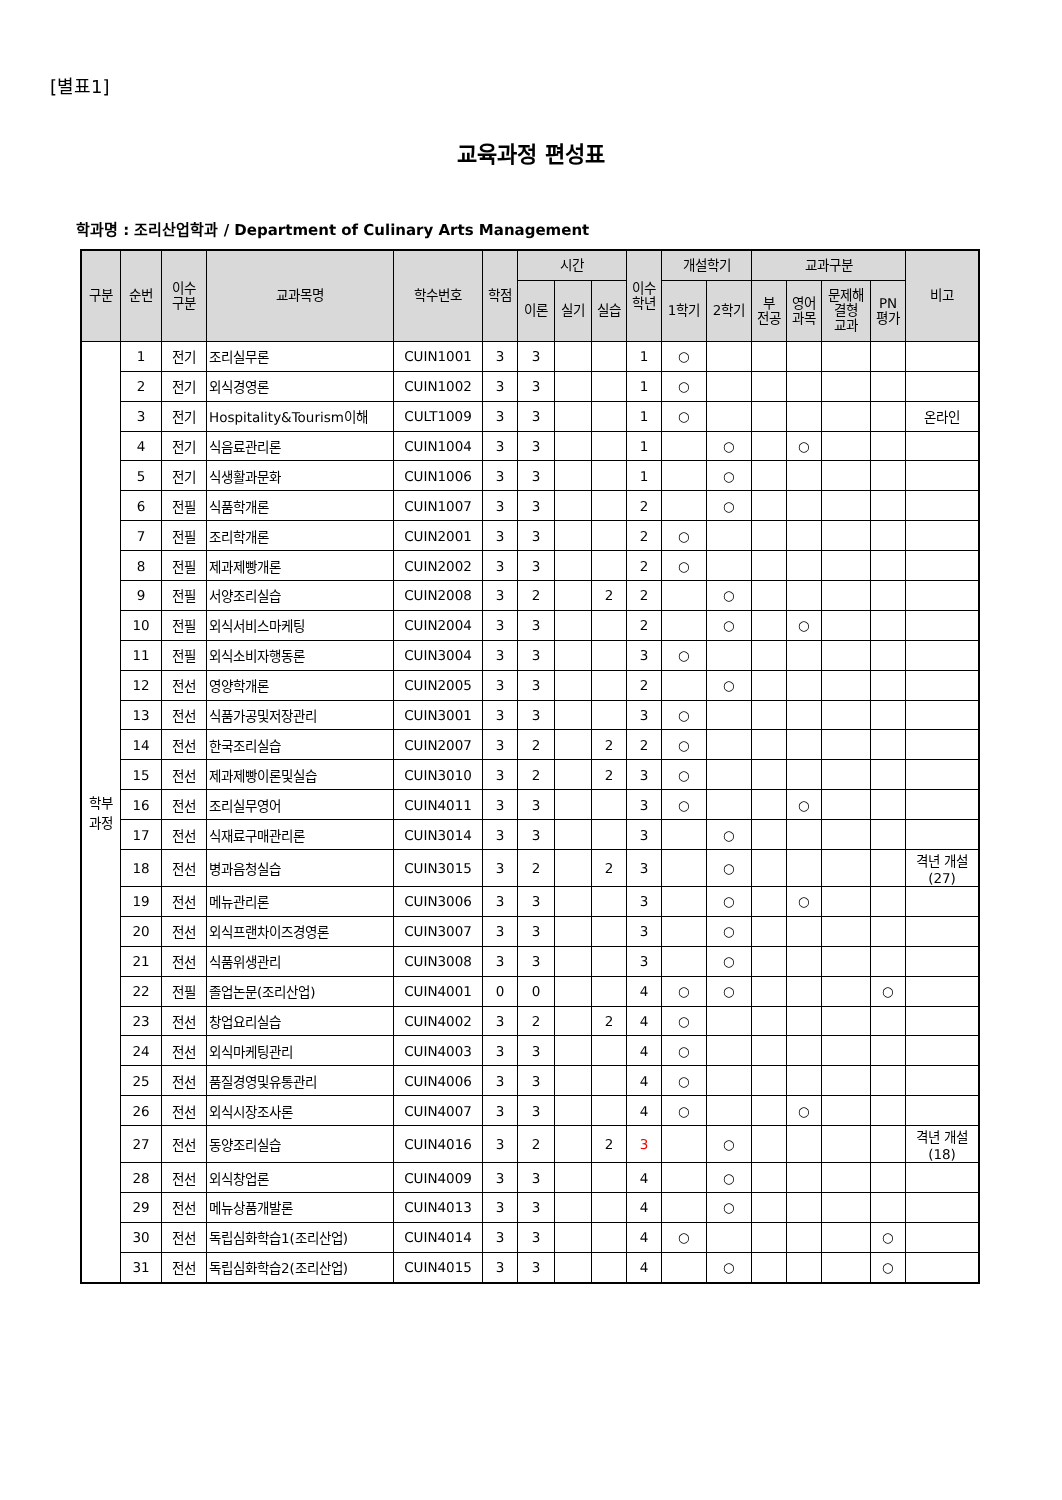[별표1]
교육과정 편성표
학과명 : 조리산업학과 / Department of Culinary Arts Management
| 구분 | 순번 | 이수 구분 | 교과목명 | 학수번호 | 학점 | 시간 | | | 이수 학년 | 개설학기 | | 교과구분 | | | | 비고 |
| --- | --- | --- | --- | --- | --- | --- | --- | --- | --- | --- | --- | --- | --- | --- | --- | --- |
| | | | | | | 이론 | 실기 | 실습 | | 1학기 | 2학기 | 부 전공 | 영어 과목 | 문제해 결형 교과 | PN 평가 | |
| 학부 과정 | 1 | 전기 | 조리실무론 | CUIN1001 | 3 | 3 | | | 1 | ○ | | | | | | |
| | 2 | 전기 | 외식경영론 | CUIN1002 | 3 | 3 | | | 1 | ○ | | | | | | |
| | 3 | 전기 | Hospitality&Tourism이해 | CULT1009 | 3 | 3 | | | 1 | ○ | | | | | | 온라인 |
| | 4 | 전기 | 식음료관리론 | CUIN1004 | 3 | 3 | | | 1 | | ○ | | ○ | | | |
| | 5 | 전기 | 식생활과문화 | CUIN1006 | 3 | 3 | | | 1 | | ○ | | | | | |
| | 6 | 전필 | 식품학개론 | CUIN1007 | 3 | 3 | | | 2 | | ○ | | | | | |
| | 7 | 전필 | 조리학개론 | CUIN2001 | 3 | 3 | | | 2 | ○ | | | | | | |
| | 8 | 전필 | 제과제빵개론 | CUIN2002 | 3 | 3 | | | 2 | ○ | | | | | | |
| | 9 | 전필 | 서양조리실습 | CUIN2008 | 3 | 2 | | 2 | 2 | | ○ | | | | | |
| | 10 | 전필 | 외식서비스마케팅 | CUIN2004 | 3 | 3 | | | 2 | | ○ | | ○ | | | |
| | 11 | 전필 | 외식소비자행동론 | CUIN3004 | 3 | 3 | | | 3 | ○ | | | | | | |
| | 12 | 전선 | 영양학개론 | CUIN2005 | 3 | 3 | | | 2 | | ○ | | | | | |
| | 13 | 전선 | 식품가공및저장관리 | CUIN3001 | 3 | 3 | | | 3 | ○ | | | | | | |
| | 14 | 전선 | 한국조리실습 | CUIN2007 | 3 | 2 | | 2 | 2 | ○ | | | | | | |
| | 15 | 전선 | 제과제빵이론및실습 | CUIN3010 | 3 | 2 | | 2 | 3 | ○ | | | | | | |
| | 16 | 전선 | 조리실무영어 | CUIN4011 | 3 | 3 | | | 3 | ○ | | | ○ | | | |
| | 17 | 전선 | 식재료구매관리론 | CUIN3014 | 3 | 3 | | | 3 | | ○ | | | | | |
| | 18 | 전선 | 병과음청실습 | CUIN3015 | 3 | 2 | | 2 | 3 | | ○ | | | | | 격년 개설(27) |
| | 19 | 전선 | 메뉴관리론 | CUIN3006 | 3 | 3 | | | 3 | | ○ | | ○ | | | |
| | 20 | 전선 | 외식프랜차이즈경영론 | CUIN3007 | 3 | 3 | | | 3 | | ○ | | | | | |
| | 21 | 전선 | 식품위생관리 | CUIN3008 | 3 | 3 | | | 3 | | ○ | | | | | |
| | 22 | 전필 | 졸업논문(조리산업) | CUIN4001 | 0 | 0 | | | 4 | ○ | ○ | | | | ○ | |
| | 23 | 전선 | 창업요리실습 | CUIN4002 | 3 | 2 | | 2 | 4 | ○ | | | | | | |
| | 24 | 전선 | 외식마케팅관리 | CUIN4003 | 3 | 3 | | | 4 | ○ | | | | | | |
| | 25 | 전선 | 품질경영및유통관리 | CUIN4006 | 3 | 3 | | | 4 | ○ | | | | | | |
| | 26 | 전선 | 외식시장조사론 | CUIN4007 | 3 | 3 | | | 4 | ○ | | | ○ | | | |
| | 27 | 전선 | 동양조리실습 | CUIN4016 | 3 | 2 | | 2 | 3 | | ○ | | | | | 격년 개설(18) |
| | 28 | 전선 | 외식창업론 | CUIN4009 | 3 | 3 | | | 4 | | ○ | | | | | |
| | 29 | 전선 | 메뉴상품개발론 | CUIN4013 | 3 | 3 | | | 4 | | ○ | | | | | |
| | 30 | 전선 | 독립심화학습1(조리산업) | CUIN4014 | 3 | 3 | | | 4 | ○ | | | | | ○ | |
| | 31 | 전선 | 독립심화학습2(조리산업) | CUIN4015 | 3 | 3 | | | 4 | | ○ | | | | ○ | |